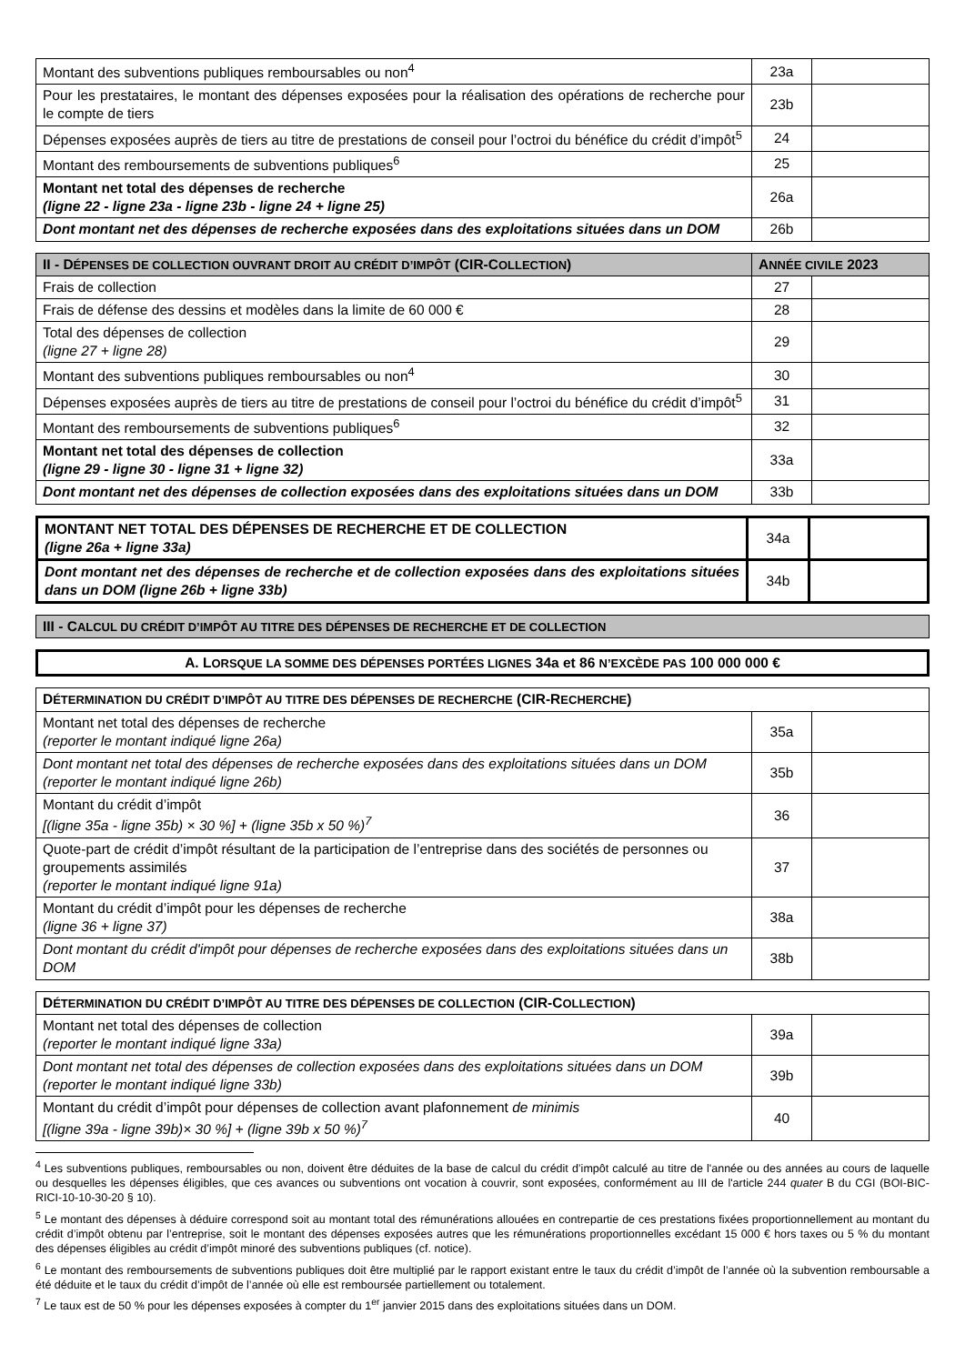| Montant des subventions publiques remboursables ou non<sup>4</sup> | 23a | |
| Pour les prestataires, le montant des dépenses exposées pour la réalisation des opérations de recherche pour le compte de tiers | 23b | |
| Dépenses exposées auprès de tiers au titre de prestations de conseil pour l’octroi du bénéfice du crédit d’impôt<sup>5</sup> | 24 | |
| Montant des remboursements de subventions publiques<sup>6</sup> | 25 | |
| Montant net total des dépenses de recherche (ligne 22 - ligne 23a - ligne 23b - ligne 24 + ligne 25) | 26a | |
| Dont montant net des dépenses de recherche exposées dans des exploitations situées dans un DOM | 26b | |
| II - D ÉPENSES DE COLLECTION OUVRANT DROIT AU CRÉDIT D’IMPÔT (CIR-C OLLECTION ) | A NNÉE CIVILE 2023 | |
| --- | --- | --- |
| Frais de collection | 27 | |
| Frais de défense des dessins et modèles dans la limite de 60 000 € | 28 | |
| Total des dépenses de collection (ligne 27 + ligne 28) | 29 | |
| Montant des subventions publiques remboursables ou non<sup>4</sup> | 30 | |
| Dépenses exposées auprès de tiers au titre de prestations de conseil pour l’octroi du bénéfice du crédit d’impôt<sup>5</sup> | 31 | |
| Montant des remboursements de subventions publiques<sup>6</sup> | 32 | |
| Montant net total des dépenses de collection (ligne 29 - ligne 30 - ligne 31 + ligne 32) | 33a | |
| Dont montant net des dépenses de collection exposées dans des exploitations situées dans un DOM | 33b | |
| MONTANT NET TOTAL DES DÉPENSES DE RECHERCHE ET DE COLLECTION (ligne 26a + ligne 33a) | 34a | |
| Dont montant net des dépenses de recherche et de collection exposées dans des exploitations situées dans un DOM (ligne 26b + ligne 33b) | 34b | |
| III - C ALCUL DU CRÉDIT D’IMPÔT AU TITRE DES DÉPENSES DE RECHERCHE ET DE COLLECTION |
| --- |
| A. L ORSQUE LA SOMME DES DÉPENSES PORTÉES LIGNES 34a et 86 N’EXCÈDE PAS 100 000 000 € |
| D ÉTERMINATION DU CRÉDIT D’IMPÔT AU TITRE DES DÉPENSES DE RECHERCHE (CIR-R ECHERCHE ) | | |
| --- | --- | --- |
| Montant net total des dépenses de recherche (reporter le montant indiqué ligne 26a) | 35a | |
| Dont montant net total des dépenses de recherche exposées dans des exploitations situées dans un DOM (reporter le montant indiqué ligne 26b) | 35b | |
| Montant du crédit d’impôt [(ligne 35a - ligne 35b) × 30 %] + (ligne 35b x 50 %)<sup>7</sup> | 36 | |
| Quote-part de crédit d’impôt résultant de la participation de l’entreprise dans des sociétés de personnes ou groupements assimilés (reporter le montant indiqué ligne 91a) | 37 | |
| Montant du crédit d’impôt pour les dépenses de recherche (ligne 36 + ligne 37) | 38a | |
| Dont montant du crédit d'impôt pour dépenses de recherche exposées dans des exploitations situées dans un DOM | 38b | |
| D ÉTERMINATION DU CRÉDIT D’IMPÔT AU TITRE DES DÉPENSES DE COLLECTION (CIR-C OLLECTION ) | | |
| --- | --- | --- |
| Montant net total des dépenses de collection (reporter le montant indiqué ligne 33a) | 39a | |
| Dont montant net total des dépenses de collection exposées dans des exploitations situées dans un DOM (reporter le montant indiqué ligne 33b) | 39b | |
| Montant du crédit d’impôt pour dépenses de collection avant plafonnement de minimis [(ligne 39a - ligne 39b)× 30 %] + (ligne 39b x 50 %)<sup>7</sup> | 40 | |
<sup>4</sup> Les subventions publiques, remboursables ou non, doivent être déduites de la base de calcul du crédit d’impôt calculé au titre de l'année ou des années au cours de laquelle ou desquelles les dépenses éligibles, que ces avances ou subventions ont vocation à couvrir, sont exposées, conformément au III de l'article 244 quater B du CGI (BOI-BIC-RICI-10-10-30-20 § 10).
<sup>5</sup> Le montant des dépenses à déduire correspond soit au montant total des rémunérations allouées en contrepartie de ces prestations fixées proportionnellement au montant du crédit d’impôt obtenu par l’entreprise, soit le montant des dépenses exposées autres que les rémunérations proportionnelles excédant 15 000 € hors taxes ou 5 % du montant des dépenses éligibles au crédit d’impôt minoré des subventions publiques (cf. notice).
<sup>6</sup> Le montant des remboursements de subventions publiques doit être multiplié par le rapport existant entre le taux du crédit d’impôt de l’année où la subvention remboursable a été déduite et le taux du crédit d’impôt de l’année où elle est remboursée partiellement ou totalement.
<sup>7</sup> Le taux est de 50 % pour les dépenses exposées à compter du 1<sup>er</sup> janvier 2015 dans des exploitations situées dans un DOM.